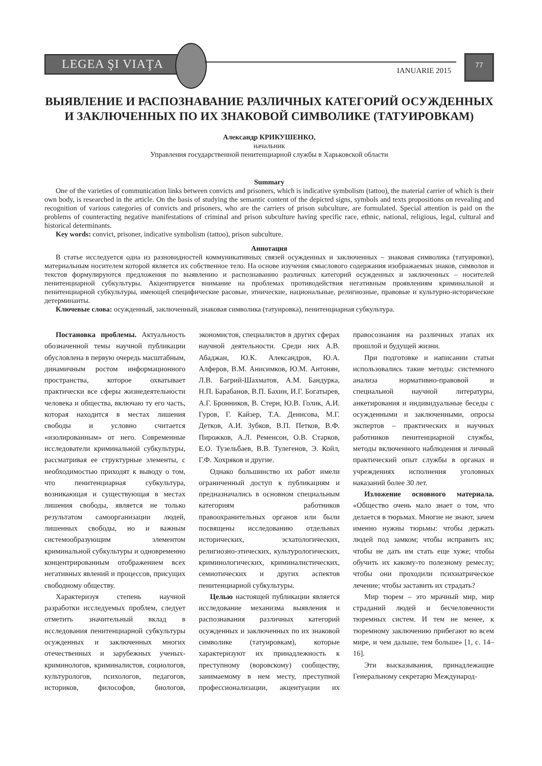LEGEA ŞI VIAŢA
IANUARIE 2015
77
ВЫЯВЛЕНИЕ И РАСПОЗНАВАНИЕ РАЗЛИЧНЫХ КАТЕГОРИЙ ОСУЖДЕННЫХ И ЗАКЛЮЧЕННЫХ ПО ИХ ЗНАКОВОЙ СИМВОЛИКЕ (ТАТУИРОВКАМ)
Александр КРИКУШЕНКО,
начальник
Управления государственной пенитенциарной службы в Харьковской области
Summary
One of the varieties of communication links between convicts and prisoners, which is indicative symbolism (tattoo), the material carrier of which is their own body, is researched in the article. On the basis of studying the semantic content of the depicted signs, symbols and texts propositions on revealing and recognition of various categories of convicts and prisoners, who are the carriers of prison subculture, are formulated. Special attention is paid on the problems of counteracting negative manifestations of criminal and prison subculture having specific race, ethnic, national, religious, legal, cultural and historical determinants.
Key words: convict, prisoner, indicative symbolism (tattoo), prison subculture.
Аннотация
В статье исследуется одна из разновидностей коммуникативных связей осужденных и заключенных – знаковая символика (татуировки), материальным носителем которой является их собственное тело. На основе изучения смыслового содержания изображаемых знаков, символов и текстов формулируются предложения по выявлению и распознаванию различных категорий осужденных и заключенных – носителей пенитенциарной субкультуры. Акцентируется внимание на проблемах противодействия негативным проявлениям криминальной и пенитенциарной субкультуры, имеющей специфические расовые, этнические, национальные, религиозные, правовые и культурно-исторические детерминанты.
Ключевые слова: осужденный, заключенный, знаковая символика (татуировка), пенитенциарная субкультура.
Постановка проблемы. Актуальность обозначенной темы научной публикации обусловлена в первую очередь масштабным, динамичным ростом информационного пространства, которое охватывает практически все сферы жизнедеятельности человека и общества, включаю ту его часть, которая находится в местах лишения свободы и условно считается «изолированным» от него. Современные исследователи криминальной субкультуры, рассматривая ее структурные элементы, с необходимостью приходят к выводу о том, что пенитенциарная субкультура, возникающая и существующая в местах лишения свободы, является не только результатом самоорганизации людей, лишенных свободы, но и важным системообразующим элементом криминальной субкультуры и одновременно концентрированным отображением всех негативных явлений и процессов, присущих свободному обществу.
Характеризуя степень научной разработки исследуемых проблем, следует отметить значительный вклад в исследования пенитенциарной субкультуры осужденных и заключенных многих отечественных и зарубежных ученых-криминологов, криминалистов, социологов, культурологов, психологов, педагогов, историков, философов, биологов, экономистов, специалистов в других сферах научной деятельности. Среди них А.В. Абаджан, Ю.К. Александров, Ю.А. Алферов, В.М. Анисимков, Ю.М. Антонян, Л.В. Багрий-Шахматов, А.М. Бандурка, Н.П. Барабанов, В.П. Бахин, И.Г. Богатырев, А.Г. Бронников, В. Стерн, Ю.В. Голик, А.И. Гуров, Г. Кайзер, Т.А. Денисова, М.Г. Детков, А.И. Зубков, В.П. Петков, В.Ф. Пирожков, А.Л. Ременсон, О.В. Старков, Е.О. Тузельбаев, В.В. Тулегенов, Э. Койл, Г.Ф. Хохряков и другие.
Однако большинство их работ имели ограниченный доступ к публикациям и предназначались в основном специальным категориям работников правоохранительных органов или были посвящены исследованию отдельных исторических, эсхатологических, религиозно-этических, культурологических, криминологических, криминалистических, семиотических и других аспектов пенитенциарной субкультуры.
Целью настоящей публикации является исследование механизма выявления и распознавания различных категорий осужденных и заключенных по их знаковой символике (татуировкам), которые характеризуют их принадлежность к преступному (воровскому) сообществу, занимаемому в нем месту, преступной профессионализации, акцентуации их правосознания на различных этапах их прошлой и будущей жизни.
При подготовке и написании статьи использовались такие методы: системного анализа нормативно-правовой и специальной научной литературы, анкетирования и индивидуальные беседы с осужденными и заключенными, опросы экспертов – практических и научных работников пенитенциарной службы, методы включенного наблюдения и личный практический опыт службы в органах и учреждениях исполнения уголовных наказаний более 30 лет.
Изложение основного материала. «Общество очень мало знает о том, что делается в тюрьмах. Многие не знают, зачем именно нужны тюрьмы: чтобы держать людей под замком; чтобы исправить их; чтобы не дать им стать еще хуже; чтобы обучить их какому-то полезному ремеслу; чтобы они проходили психиатрическое лечение; чтобы заставить их страдать?
Мир тюрем – это мрачный мир, мир страданий людей и бесчеловечности тюремных систем. И тем не менее, к тюремному заключению прибегают во всем мире, и чем дальше, тем больше» [1, с. 14–16].
Эти высказывания, принадлежащие Генеральному секретарю Международ-